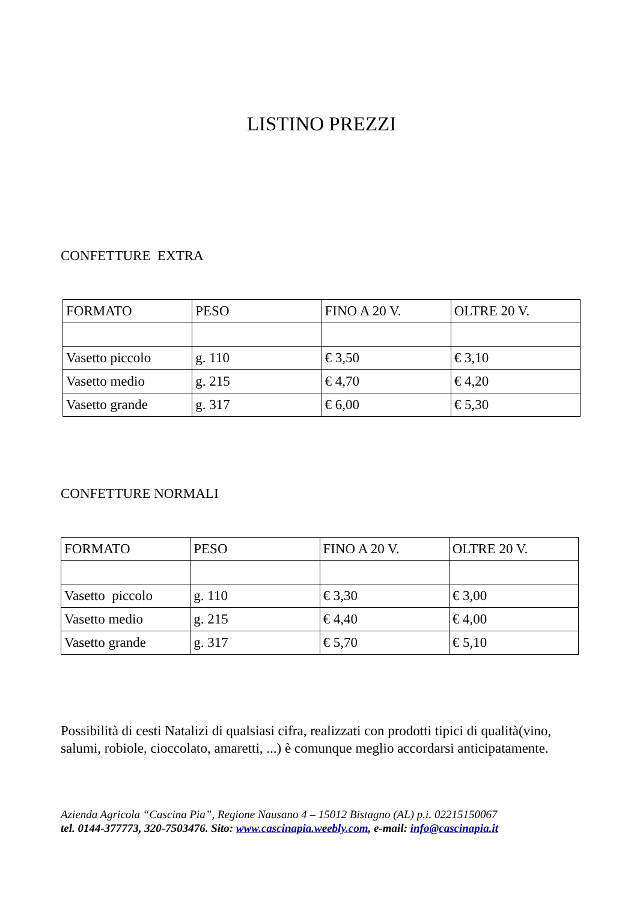LISTINO PREZZI
CONFETTURE EXTRA
| FORMATO | PESO | FINO A 20 V. | OLTRE 20 V. |
| Vasetto piccolo | g. 110 | € 3,50 | € 3,10 |
| Vasetto medio | g. 215 | € 4,70 | € 4,20 |
| Vasetto grande | g. 317 | € 6,00 | € 5,30 |
CONFETTURE NORMALI
| FORMATO | PESO | FINO A 20 V. | OLTRE 20 V. |
| Vasetto piccolo | g. 110 | € 3,30 | € 3,00 |
| Vasetto medio | g. 215 | € 4,40 | € 4,00 |
| Vasetto grande | g. 317 | € 5,70 | € 5,10 |
Possibilità di cesti Natalizi di qualsiasi cifra, realizzati con prodotti tipici di qualità(vino, salumi, robiole, cioccolato, amaretti, ...) è comunque meglio accordarsi anticipatamente.
Azienda Agricola “Cascina Pia”, Regione Nausano 4 – 15012 Bistagno (AL) p.i. 02215150067
tel. 0144-377773, 320-7503476. Sito: www.cascinapia.weebly.com, e-mail: info@cascinapia.it